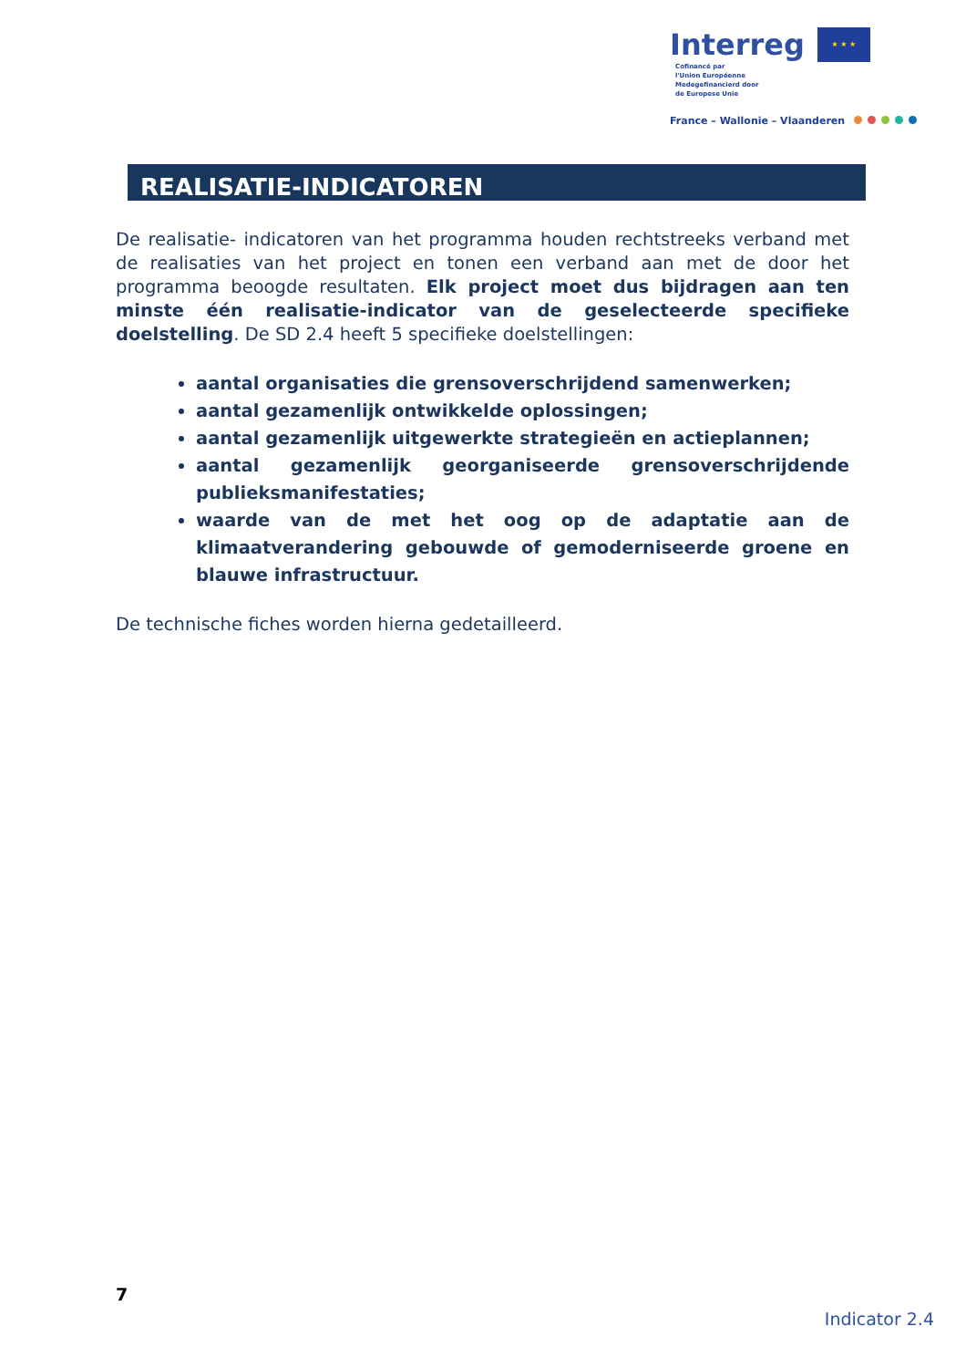Interreg ★ ★ ★ Cofinancé par
l'Union Européenne
Medegefinancierd door
de Europese Unie
France – Wallonie – Vlaanderen
REALISATIE-INDICATOREN
De realisatie- indicatoren van het programma houden rechtstreeks verband met de realisaties van het project en tonen een verband aan met de door het programma beoogde resultaten. Elk project moet dus bijdragen aan ten minste één realisatie-indicator van de geselecteerde specifieke doelstelling. De SD 2.4 heeft 5 specifieke doelstellingen:
aantal organisaties die grensoverschrijdend samenwerken;
aantal gezamenlijk ontwikkelde oplossingen;
aantal gezamenlijk uitgewerkte strategieën en actieplannen;
aantal gezamenlijk georganiseerde grensoverschrijdende publieksmanifestaties;
waarde van de met het oog op de adaptatie aan de klimaatverandering gebouwde of gemoderniseerde groene en blauwe infrastructuur.
De technische fiches worden hierna gedetailleerd.
7
Indicator 2.4